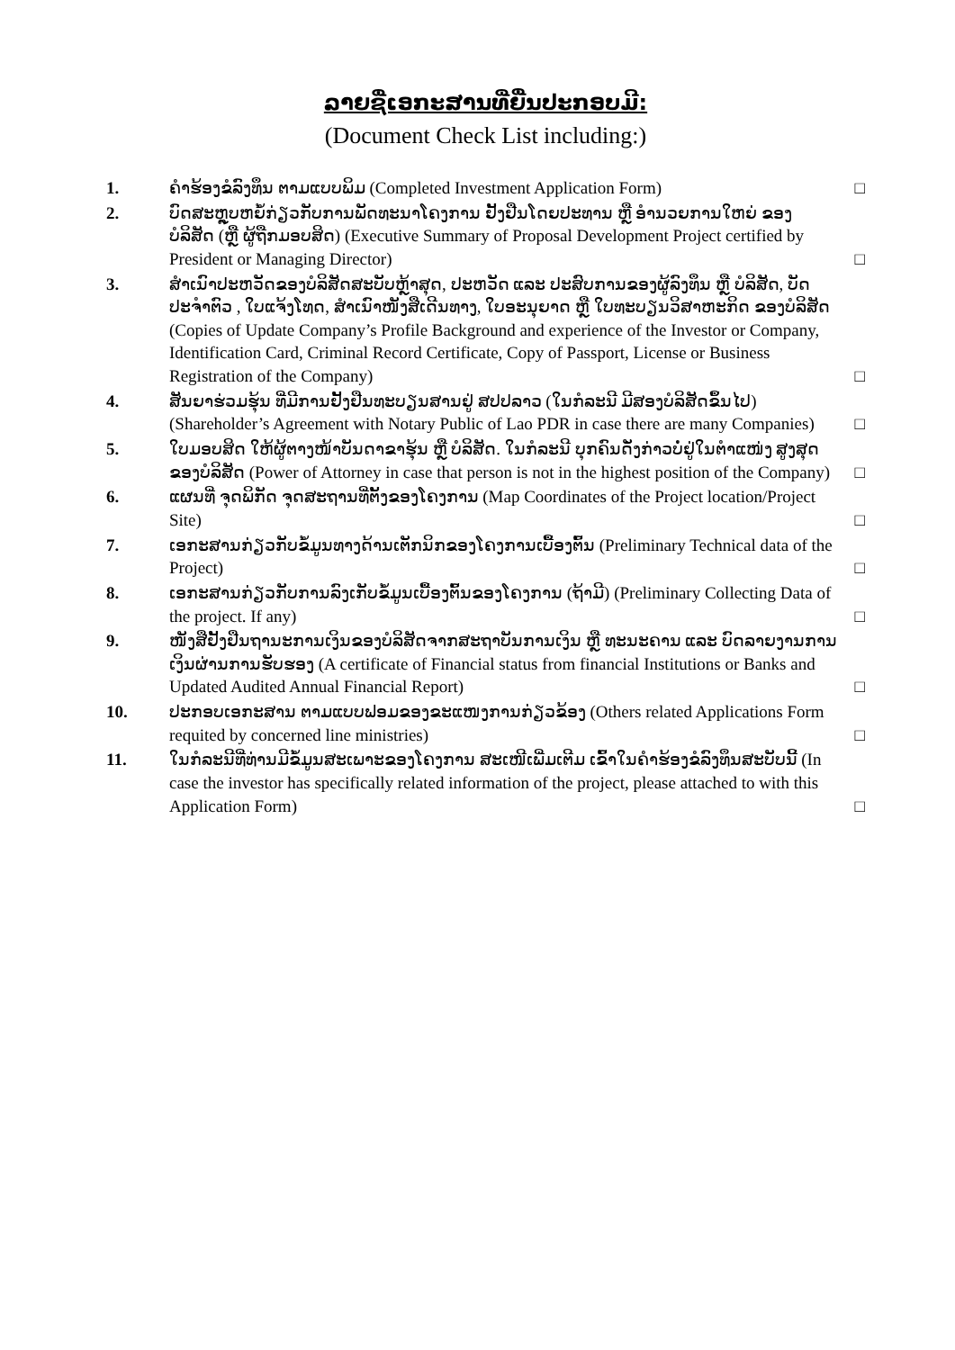ລາຍຊື່ເອກະສານທີ່ຍື່ນປະກອບມີ:
(Document Check List including:)
1. ຄຳຮ້ອງຂໍລົງທຶນ ຕາມແບບພິມ (Completed Investment Application Form)
□
2. ບົດສະຫຼຸບຫຍໍ້ກ່ຽວກັບການພັດທະນາໂຄງການ ຢັ້ງຢືນໂດຍປະທານ ຫຼື ອຳນວຍການໃຫຍ່ ຂອງ ບໍລິສັດ (ຫຼື ຜູ້ຖືກມອບສິດ) (Executive Summary of Proposal Development Project certified by President or Managing Director)
□
3. ສຳເນົາປະຫວັດຂອງບໍລິສັດສະບັບຫຼ້າສຸດ, ປະຫວັດ ແລະ ປະສົບການຂອງຜູ້ລົງທຶນ ຫຼື ບໍລິສັດ, ບັດປະຈຳຕົວ , ໃບແຈ້ງໂທດ, ສຳເນົາໜັງສືເດີນທາງ, ໃບອະນຸຍາດ ຫຼື ໃບທະບຽນວິສາຫະກິດ ຂອງບໍລິສັດ (Copies of Update Company’s Profile Background and experience of the Investor or Company, Identification Card, Criminal Record Certificate, Copy of Passport, License or Business Registration of the Company)
□
4. ສັນຍາຮ່ວມຮຸ້ນ ທີ່ມີການຢັ້ງຢືນທະບຽນສານຢູ່ ສປປລາວ (ໃນກໍລະນີ ມີສອງບໍລິສັດຂຶ້ນໄປ) (Shareholder’s Agreement with Notary Public of Lao PDR in case there are many Companies)
□
5. ໃບມອບສິດ ໃຫ້ຜູ້ຕາງໜ້າບັນດາຂາຮຸ້ນ ຫຼື ບໍລິສັດ. ໃນກໍລະນີ ບຸກຄົນດັ່ງກ່າວບໍ່ຢູ່ໃນຕຳແໜ່ງ ສູງສຸດຂອງບໍລິສັດ (Power of Attorney in case that person is not in the highest position of the Company)
□
6. ແຜນທີ່ ຈຸດພິກັດ ຈຸດສະຖານທີ່ຕັ້ງຂອງໂຄງການ (Map Coordinates of the Project location/Project Site)
□
7. ເອກະສານກ່ຽວກັບຂໍ້ມູນທາງດ້ານເຕັກນິກຂອງໂຄງການເບື້ອງຕົ້ນ (Preliminary Technical data of the Project)
□
8. ເອກະສານກ່ຽວກັບການລົງເກັບຂໍ້ມູນເບື້ອງຕົ້ນຂອງໂຄງການ (ຖ້າມີ) (Preliminary Collecting Data of the project. If any)
□
9. ໜັງສືຢັ້ງຢືນຖານະການເງິນຂອງບໍລິສັດຈາກສະຖາບັນການເງິນ ຫຼື ທະນະຄານ ແລະ ບົດລາຍງານການເງິນຜ່ານການຮັບຮອງ (A certificate of Financial status from financial Institutions or Banks and Updated Audited Annual Financial Report)
□
10. ປະກອບເອກະສານ ຕາມແບບຟອມຂອງຂະແໜງການກ່ຽວຂ້ອງ (Others related Applications Form requited by concerned line ministries)
□
11. ໃນກໍລະນີທີ່ທ່ານມີຂໍ້ມູນສະເພາະຂອງໂຄງການ ສະເໜີເພີ່ມເຕີມ ເຂົ້າໃນຄຳຮ້ອງຂໍລົງທຶນສະບັບນີ້ (In case the investor has specifically related information of the project, please attached to with this Application Form)
□